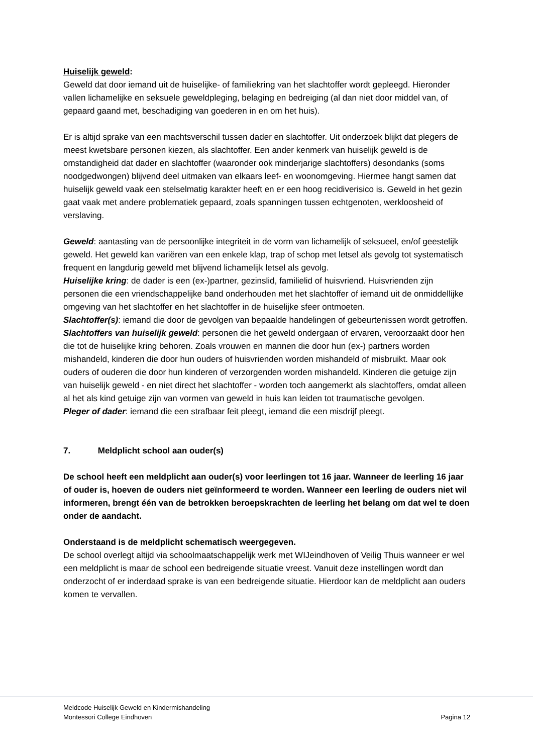Huiselijk geweld:
Geweld dat door iemand uit de huiselijke- of familiekring van het slachtoffer wordt gepleegd. Hieronder vallen lichamelijke en seksuele geweldpleging, belaging en bedreiging (al dan niet door middel van, of gepaard gaand met, beschadiging van goederen in en om het huis).
Er is altijd sprake van een machtsverschil tussen dader en slachtoffer. Uit onderzoek blijkt dat plegers de meest kwetsbare personen kiezen, als slachtoffer. Een ander kenmerk van huiselijk geweld is de omstandigheid dat dader en slachtoffer (waaronder ook minderjarige slachtoffers) desondanks (soms noodgedwongen) blijvend deel uitmaken van elkaars leef- en woonomgeving. Hiermee hangt samen dat huiselijk geweld vaak een stelselmatig karakter heeft en er een hoog recidiverisico is. Geweld in het gezin gaat vaak met andere problematiek gepaard, zoals spanningen tussen echtgenoten, werkloosheid of verslaving.
Geweld: aantasting van de persoonlijke integriteit in de vorm van lichamelijk of seksueel, en/of geestelijk geweld. Het geweld kan variëren van een enkele klap, trap of schop met letsel als gevolg tot systematisch frequent en langdurig geweld met blijvend lichamelijk letsel als gevolg.
Huiselijke kring: de dader is een (ex-)partner, gezinslid, familielid of huisvriend. Huisvrienden zijn personen die een vriendschappelijke band onderhouden met het slachtoffer of iemand uit de onmiddellijke omgeving van het slachtoffer en het slachtoffer in de huiselijke sfeer ontmoeten.
Slachtoffer(s): iemand die door de gevolgen van bepaalde handelingen of gebeurtenissen wordt getroffen.
Slachtoffers van huiselijk geweld: personen die het geweld ondergaan of ervaren, veroorzaakt door hen die tot de huiselijke kring behoren. Zoals vrouwen en mannen die door hun (ex-) partners worden mishandeld, kinderen die door hun ouders of huisvrienden worden mishandeld of misbruikt. Maar ook ouders of ouderen die door hun kinderen of verzorgenden worden mishandeld. Kinderen die getuige zijn van huiselijk geweld - en niet direct het slachtoffer - worden toch aangemerkt als slachtoffers, omdat alleen al het als kind getuige zijn van vormen van geweld in huis kan leiden tot traumatische gevolgen.
Pleger of dader: iemand die een strafbaar feit pleegt, iemand die een misdrijf pleegt.
7. Meldplicht school aan ouder(s)
De school heeft een meldplicht aan ouder(s) voor leerlingen tot 16 jaar. Wanneer de leerling 16 jaar of ouder is, hoeven de ouders niet geïnformeerd te worden. Wanneer een leerling de ouders niet wil informeren, brengt één van de betrokken beroepskrachten de leerling het belang om dat wel te doen onder de aandacht.
Onderstaand is de meldplicht schematisch weergegeven.
De school overlegt altijd via schoolmaatschappelijk werk met WIJeindhoven of Veilig Thuis wanneer er wel een meldplicht is maar de school een bedreigende situatie vreest. Vanuit deze instellingen wordt dan onderzocht of er inderdaad sprake is van een bedreigende situatie. Hierdoor kan de meldplicht aan ouders komen te vervallen.
Meldcode Huiselijk Geweld en Kindermishandeling
Montessori College Eindhoven Pagina 12